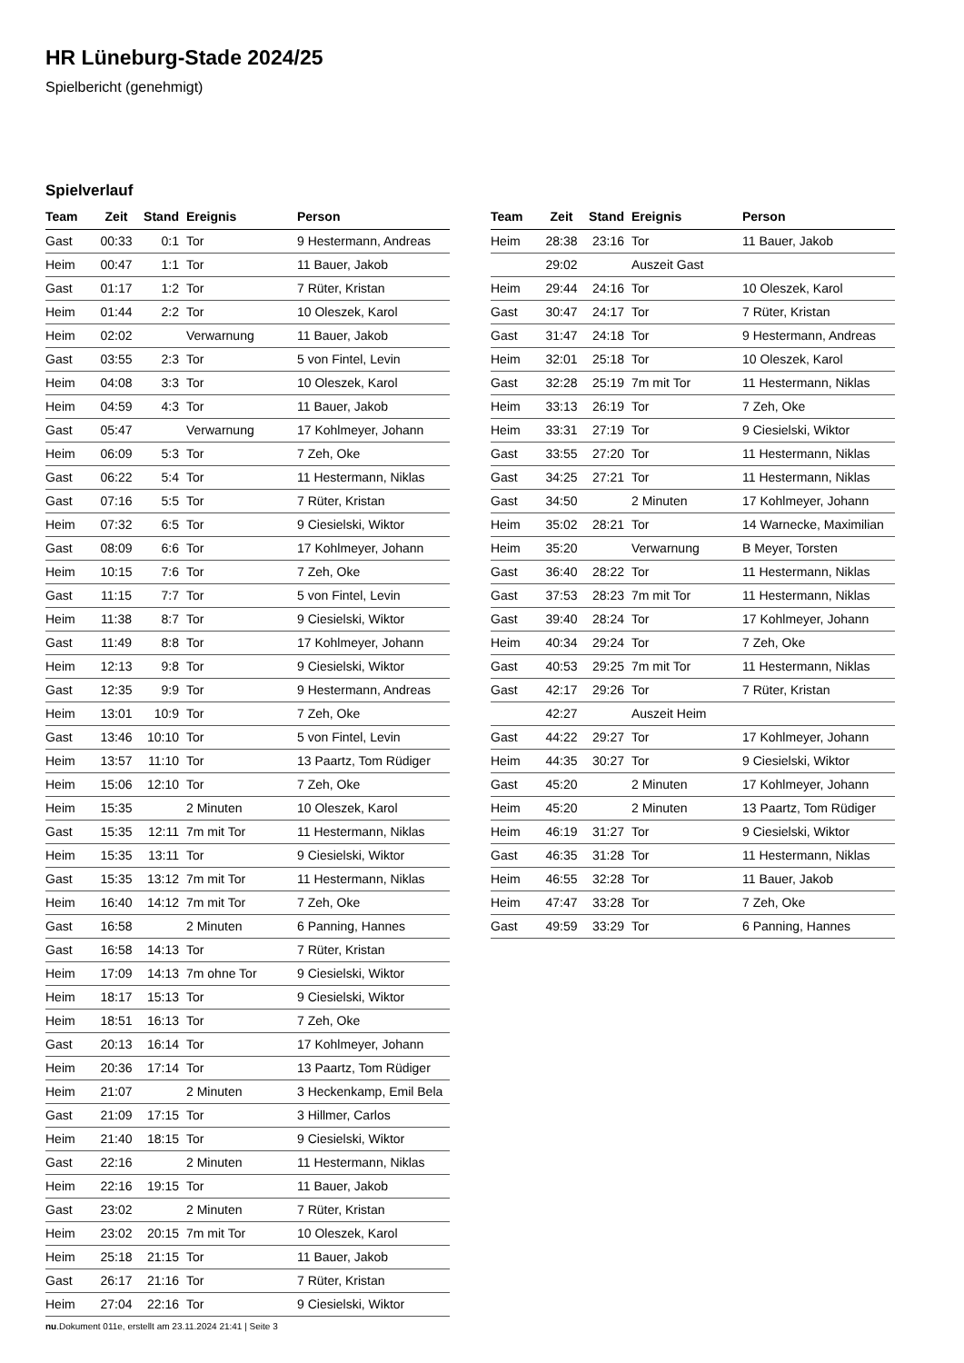HR Lüneburg-Stade 2024/25
Spielbericht (genehmigt)
Spielverlauf
| Team | Zeit | Stand | Ereignis | Person |
| --- | --- | --- | --- | --- |
| Gast | 00:33 | 0:1 | Tor | 9 Hestermann, Andreas |
| Heim | 00:47 | 1:1 | Tor | 11 Bauer, Jakob |
| Gast | 01:17 | 1:2 | Tor | 7 Rüter, Kristan |
| Heim | 01:44 | 2:2 | Tor | 10 Oleszek, Karol |
| Heim | 02:02 | | Verwarnung | 11 Bauer, Jakob |
| Gast | 03:55 | 2:3 | Tor | 5 von Fintel, Levin |
| Heim | 04:08 | 3:3 | Tor | 10 Oleszek, Karol |
| Heim | 04:59 | 4:3 | Tor | 11 Bauer, Jakob |
| Gast | 05:47 | | Verwarnung | 17 Kohlmeyer, Johann |
| Heim | 06:09 | 5:3 | Tor | 7 Zeh, Oke |
| Gast | 06:22 | 5:4 | Tor | 11 Hestermann, Niklas |
| Gast | 07:16 | 5:5 | Tor | 7 Rüter, Kristan |
| Heim | 07:32 | 6:5 | Tor | 9 Ciesielski, Wiktor |
| Gast | 08:09 | 6:6 | Tor | 17 Kohlmeyer, Johann |
| Heim | 10:15 | 7:6 | Tor | 7 Zeh, Oke |
| Gast | 11:15 | 7:7 | Tor | 5 von Fintel, Levin |
| Heim | 11:38 | 8:7 | Tor | 9 Ciesielski, Wiktor |
| Gast | 11:49 | 8:8 | Tor | 17 Kohlmeyer, Johann |
| Heim | 12:13 | 9:8 | Tor | 9 Ciesielski, Wiktor |
| Gast | 12:35 | 9:9 | Tor | 9 Hestermann, Andreas |
| Heim | 13:01 | 10:9 | Tor | 7 Zeh, Oke |
| Gast | 13:46 | 10:10 | Tor | 5 von Fintel, Levin |
| Heim | 13:57 | 11:10 | Tor | 13 Paartz, Tom Rüdiger |
| Heim | 15:06 | 12:10 | Tor | 7 Zeh, Oke |
| Heim | 15:35 | | 2 Minuten | 10 Oleszek, Karol |
| Gast | 15:35 | 12:11 | 7m mit Tor | 11 Hestermann, Niklas |
| Heim | 15:35 | 13:11 | Tor | 9 Ciesielski, Wiktor |
| Gast | 15:35 | 13:12 | 7m mit Tor | 11 Hestermann, Niklas |
| Heim | 16:40 | 14:12 | 7m mit Tor | 7 Zeh, Oke |
| Gast | 16:58 | | 2 Minuten | 6 Panning, Hannes |
| Gast | 16:58 | 14:13 | Tor | 7 Rüter, Kristan |
| Heim | 17:09 | 14:13 | 7m ohne Tor | 9 Ciesielski, Wiktor |
| Heim | 18:17 | 15:13 | Tor | 9 Ciesielski, Wiktor |
| Heim | 18:51 | 16:13 | Tor | 7 Zeh, Oke |
| Gast | 20:13 | 16:14 | Tor | 17 Kohlmeyer, Johann |
| Heim | 20:36 | 17:14 | Tor | 13 Paartz, Tom Rüdiger |
| Heim | 21:07 | | 2 Minuten | 3 Heckenkamp, Emil Bela |
| Gast | 21:09 | 17:15 | Tor | 3 Hillmer, Carlos |
| Heim | 21:40 | 18:15 | Tor | 9 Ciesielski, Wiktor |
| Gast | 22:16 | | 2 Minuten | 11 Hestermann, Niklas |
| Heim | 22:16 | 19:15 | Tor | 11 Bauer, Jakob |
| Gast | 23:02 | | 2 Minuten | 7 Rüter, Kristan |
| Heim | 23:02 | 20:15 | 7m mit Tor | 10 Oleszek, Karol |
| Heim | 25:18 | 21:15 | Tor | 11 Bauer, Jakob |
| Gast | 26:17 | 21:16 | Tor | 7 Rüter, Kristan |
| Heim | 27:04 | 22:16 | Tor | 9 Ciesielski, Wiktor |
| Team | Zeit | Stand | Ereignis | Person |
| --- | --- | --- | --- | --- |
| Heim | 28:38 | 23:16 | Tor | 11 Bauer, Jakob |
| | 29:02 | | Auszeit Gast | |
| Heim | 29:44 | 24:16 | Tor | 10 Oleszek, Karol |
| Gast | 30:47 | 24:17 | Tor | 7 Rüter, Kristan |
| Gast | 31:47 | 24:18 | Tor | 9 Hestermann, Andreas |
| Heim | 32:01 | 25:18 | Tor | 10 Oleszek, Karol |
| Gast | 32:28 | 25:19 | 7m mit Tor | 11 Hestermann, Niklas |
| Heim | 33:13 | 26:19 | Tor | 7 Zeh, Oke |
| Heim | 33:31 | 27:19 | Tor | 9 Ciesielski, Wiktor |
| Gast | 33:55 | 27:20 | Tor | 11 Hestermann, Niklas |
| Gast | 34:25 | 27:21 | Tor | 11 Hestermann, Niklas |
| Gast | 34:50 | | 2 Minuten | 17 Kohlmeyer, Johann |
| Heim | 35:02 | 28:21 | Tor | 14 Warnecke, Maximilian |
| Heim | 35:20 | | Verwarnung | B Meyer, Torsten |
| Gast | 36:40 | 28:22 | Tor | 11 Hestermann, Niklas |
| Gast | 37:53 | 28:23 | 7m mit Tor | 11 Hestermann, Niklas |
| Gast | 39:40 | 28:24 | Tor | 17 Kohlmeyer, Johann |
| Heim | 40:34 | 29:24 | Tor | 7 Zeh, Oke |
| Gast | 40:53 | 29:25 | 7m mit Tor | 11 Hestermann, Niklas |
| Gast | 42:17 | 29:26 | Tor | 7 Rüter, Kristan |
| | 42:27 | | Auszeit Heim | |
| Gast | 44:22 | 29:27 | Tor | 17 Kohlmeyer, Johann |
| Heim | 44:35 | 30:27 | Tor | 9 Ciesielski, Wiktor |
| Gast | 45:20 | | 2 Minuten | 17 Kohlmeyer, Johann |
| Heim | 45:20 | | 2 Minuten | 13 Paartz, Tom Rüdiger |
| Heim | 46:19 | 31:27 | Tor | 9 Ciesielski, Wiktor |
| Gast | 46:35 | 31:28 | Tor | 11 Hestermann, Niklas |
| Heim | 46:55 | 32:28 | Tor | 11 Bauer, Jakob |
| Heim | 47:47 | 33:28 | Tor | 7 Zeh, Oke |
| Gast | 49:59 | 33:29 | Tor | 6 Panning, Hannes |
nu.Dokument 011e, erstellt am 23.11.2024 21:41 | Seite 3